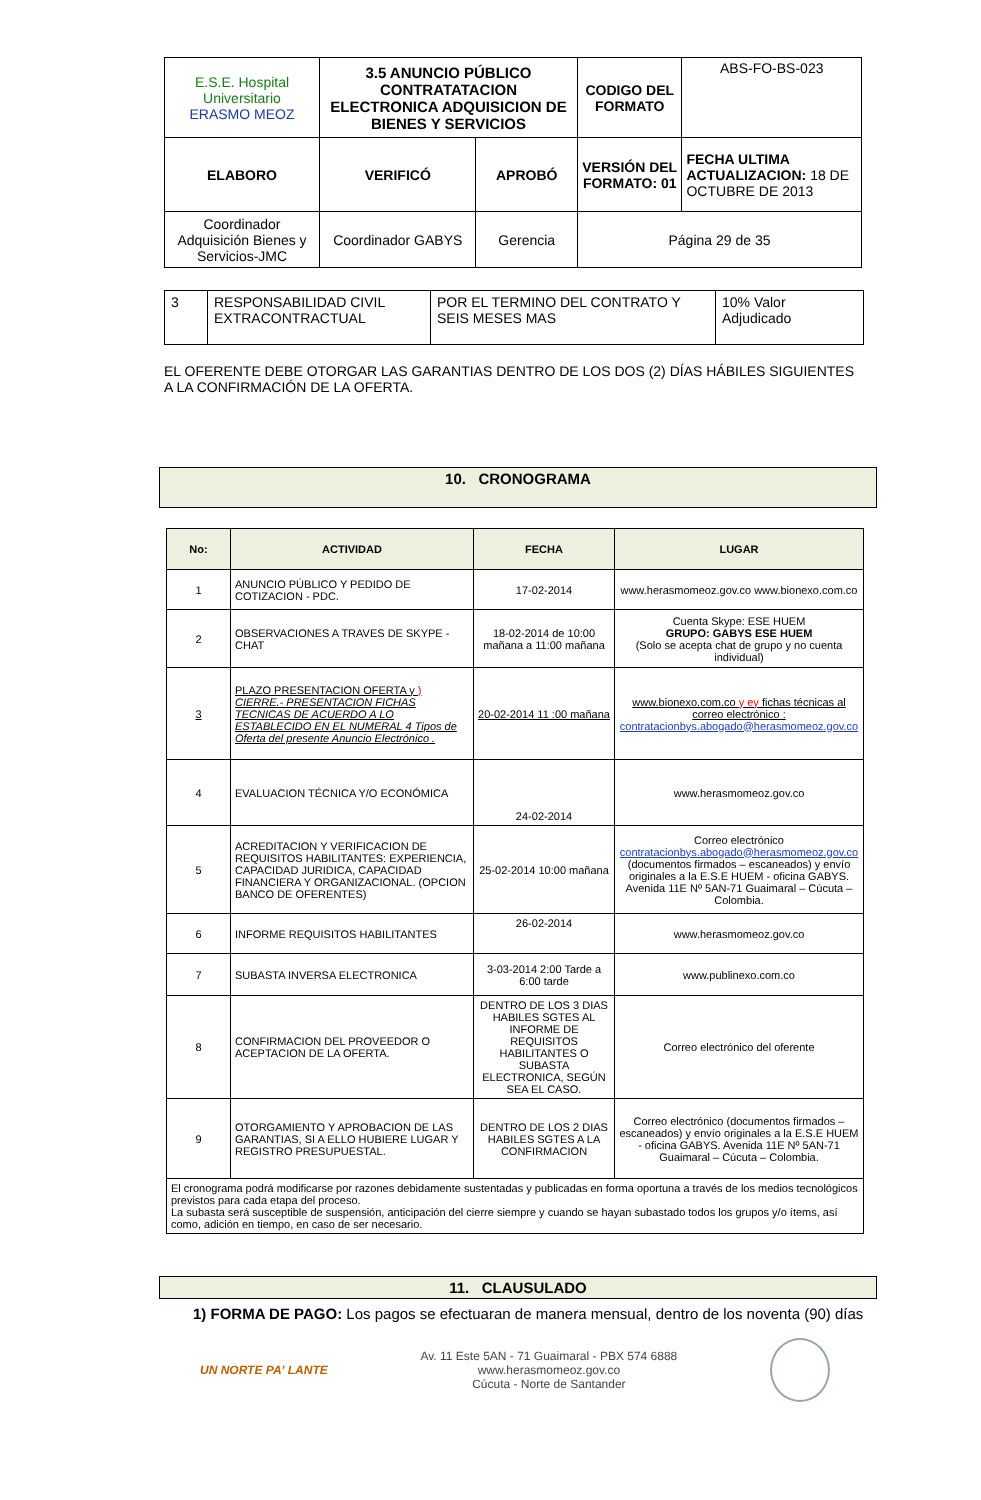| E.S.E. Hospital Universitario ERASMO MEOZ | 3.5 ANUNCIO PÚBLICO CONTRATATACION ELECTRONICA ADQUISICION DE BIENES Y SERVICIOS | | CODIGO DEL FORMATO | ABS-FO-BS-023 |
| ELABORO | VERIFICÓ | APROBÓ | VERSIÓN DEL FORMATO: 01 | FECHA ULTIMA ACTUALIZACION: 18 DE OCTUBRE DE 2013 |
| Coordinador Adquisición Bienes y Servicios-JMC | Coordinador GABYS | Gerencia | Página 29 de 35 | |
| 3 | RESPONSABILIDAD CIVIL EXTRACONTRACTUAL | POR EL TERMINO DEL CONTRATO Y SEIS MESES MAS | 10% Valor Adjudicado |
EL OFERENTE DEBE OTORGAR LAS GARANTIAS DENTRO DE LOS DOS (2) DÍAS HÁBILES SIGUIENTES A LA CONFIRMACIÓN DE LA OFERTA.
10. CRONOGRAMA
| No: | ACTIVIDAD | FECHA | LUGAR |
| --- | --- | --- | --- |
| 1 | ANUNCIO PÚBLICO Y PEDIDO DE COTIZACION - PDC. | 17-02-2014 | www.herasmomeoz.gov.co www.bionexo.com.co |
| 2 | OBSERVACIONES A TRAVES DE SKYPE - CHAT | 18-02-2014 de 10:00 mañana a 11:00 mañana | Cuenta Skype: ESE HUEM GRUPO: GABYS ESE HUEM (Solo se acepta chat de grupo y no cuenta individual) |
| 3 | PLAZO PRESENTACION OFERTA y ) CIERRE.- PRESENTACION FICHAS TECNICAS DE ACUERDO A LO ESTABLECIDO EN EL NUMERAL 4 Tipos de Oferta del presente Anuncio Electrónico . | 20-02-2014 11 :00 mañana | www.bionexo.com.co y ey fichas técnicas al correo electrónico : contratacionbys.abogado@herasmomeoz.gov.co |
| 4 | EVALUACION TÉCNICA Y/O ECONÓMICA | 24-02-2014 | www.herasmomeoz.gov.co |
| 5 | ACREDITACION Y VERIFICACION DE REQUISITOS HABILITANTES: EXPERIENCIA, CAPACIDAD JURIDICA, CAPACIDAD FINANCIERA Y ORGANIZACIONAL. (OPCION BANCO DE OFERENTES) | 25-02-2014 10:00 mañana | Correo electrónico contratacionbys.abogado@herasmomeoz.gov.co (documentos firmados – escaneados) y envío originales a la E.S.E HUEM - oficina GABYS. Avenida 11E Nº 5AN-71 Guaimaral – Cúcuta – Colombia. |
| 6 | INFORME REQUISITOS HABILITANTES | 26-02-2014 | www.herasmomeoz.gov.co |
| 7 | SUBASTA INVERSA ELECTRONICA | 3-03-2014 2:00 Tarde a 6:00 tarde | www.publinexo.com.co |
| 8 | CONFIRMACION DEL PROVEEDOR O ACEPTACION DE LA OFERTA. | DENTRO DE LOS 3 DIAS HABILES SGTES AL INFORME DE REQUISITOS HABILITANTES O SUBASTA ELECTRONICA, SEGÚN SEA EL CASO. | Correo electrónico del oferente |
| 9 | OTORGAMIENTO Y APROBACION DE LAS GARANTIAS, SI A ELLO HUBIERE LUGAR Y REGISTRO PRESUPUESTAL. | DENTRO DE LOS 2 DIAS HABILES SGTES A LA CONFIRMACION | Correo electrónico (documentos firmados – escaneados) y envío originales a la E.S.E HUEM - oficina GABYS. Avenida 11E Nº 5AN-71 Guaimaral – Cúcuta – Colombia. |
| El cronograma podrá modificarse por razones debidamente sustentadas y publicadas en forma oportuna a través de los medios tecnológicos previstos para cada etapa del proceso. La subasta será susceptible de suspensión, anticipación del cierre siempre y cuando se hayan subastado todos los grupos y/o ítems, así como, adición en tiempo, en caso de ser necesario. | | | |
11. CLAUSULADO
1) FORMA DE PAGO: Los pagos se efectuaran de manera mensual, dentro de los noventa (90) días
UN NORTE PA' LANTE
Av. 11 Este 5AN - 71 Guaimaral - PBX 574 6888
www.herasmomeoz.gov.co
Cúcuta - Norte de Santander